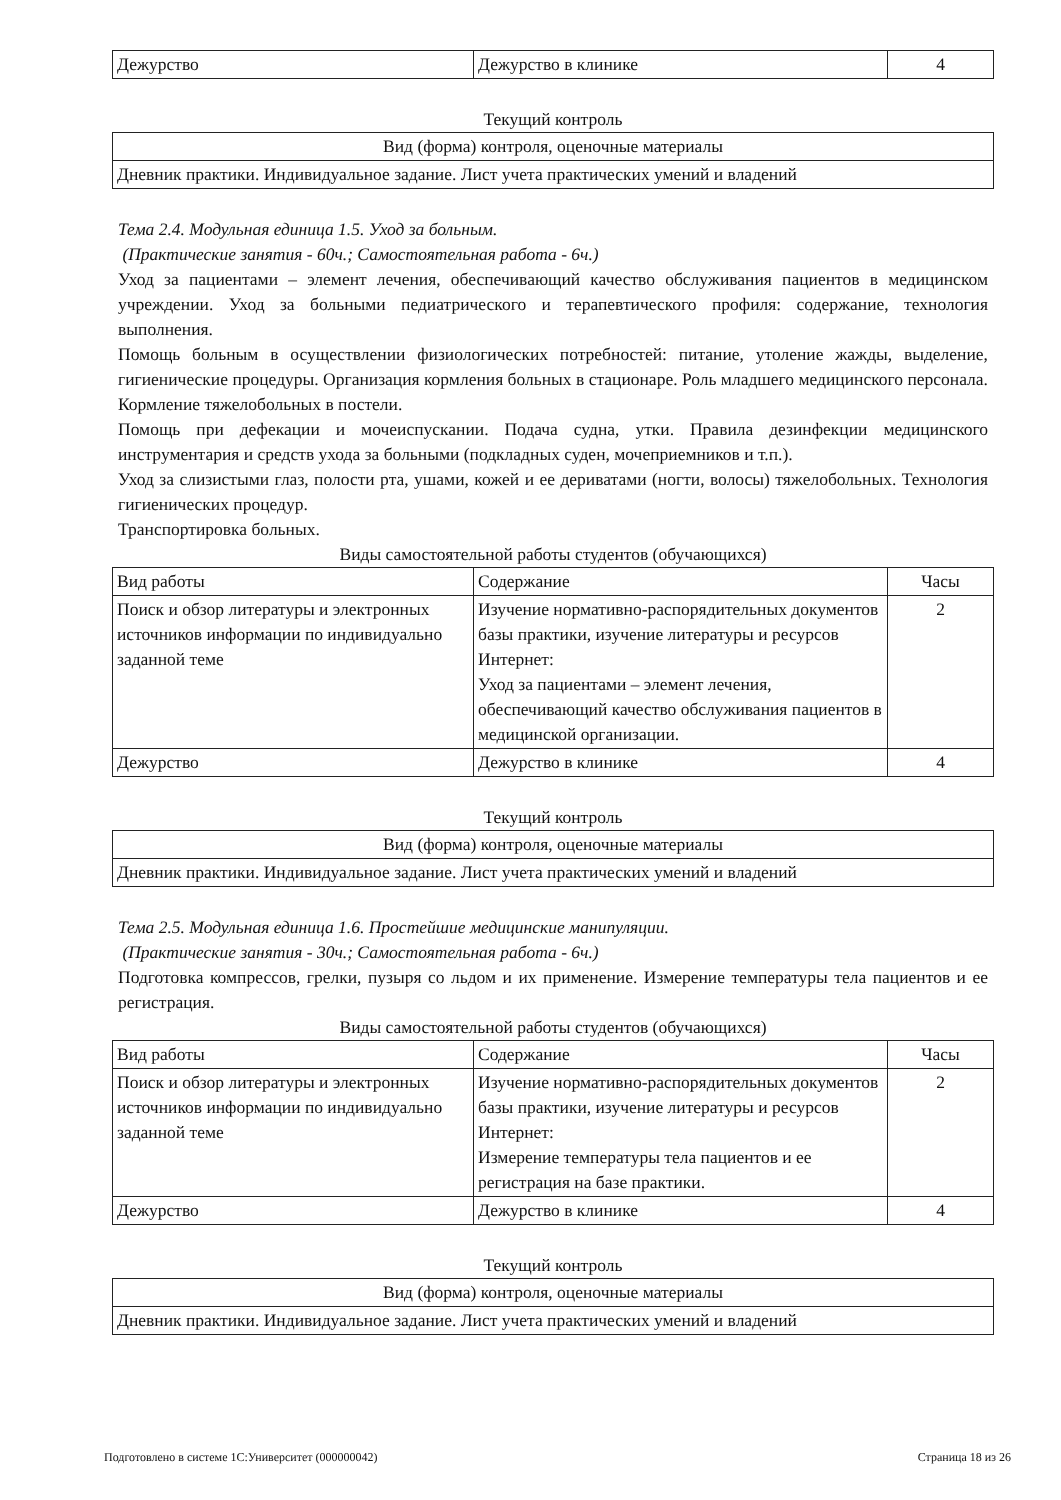| Дежурство | Дежурство в клинике | 4 |
Текущий контроль
| Вид (форма) контроля, оценочные материалы |
| --- |
| Дневник практики. Индивидуальное задание. Лист учета практических умений и владений |
Тема 2.4. Модульная единица 1.5. Уход за больным.
(Практические занятия - 60ч.; Самостоятельная работа - 6ч.)
Уход за пациентами – элемент лечения, обеспечивающий качество обслуживания пациентов в медицинском учреждении. Уход за больными педиатрического и терапевтического профиля: содержание, технология выполнения.
Помощь больным в осуществлении физиологических потребностей: питание, утоление жажды, выделение, гигиенические процедуры. Организация кормления больных в стационаре. Роль младшего медицинского персонала. Кормление тяжелобольных в постели.
Помощь при дефекации и мочеиспускании. Подача судна, утки. Правила дезинфекции медицинского инструментария и средств ухода за больными (подкладных суден, мочеприемников и т.п.).
Уход за слизистыми глаз, полости рта, ушами, кожей и ее дериватами (ногти, волосы) тяжелобольных. Технология гигиенических процедур.
Транспортировка больных.
Виды самостоятельной работы студентов (обучающихся)
| Вид работы | Содержание | Часы |
| --- | --- | --- |
| Поиск и обзор литературы и электронных источников информации по индивидуально заданной теме | Изучение нормативно-распорядительных документов базы практики, изучение литературы и ресурсов Интернет: Уход за пациентами – элемент лечения, обеспечивающий качество обслуживания пациентов в медицинской организации. | 2 |
| Дежурство | Дежурство в клинике | 4 |
Текущий контроль
| Вид (форма) контроля, оценочные материалы |
| --- |
| Дневник практики. Индивидуальное задание. Лист учета практических умений и владений |
Тема 2.5. Модульная единица 1.6. Простейшие медицинские манипуляции.
(Практические занятия - 30ч.; Самостоятельная работа - 6ч.)
Подготовка компрессов, грелки, пузыря со льдом и их применение. Измерение температуры тела пациентов и ее регистрация.
Виды самостоятельной работы студентов (обучающихся)
| Вид работы | Содержание | Часы |
| --- | --- | --- |
| Поиск и обзор литературы и электронных источников информации по индивидуально заданной теме | Изучение нормативно-распорядительных документов базы практики, изучение литературы и ресурсов Интернет: Измерение температуры тела пациентов и ее регистрация на базе практики. | 2 |
| Дежурство | Дежурство в клинике | 4 |
Текущий контроль
| Вид (форма) контроля, оценочные материалы |
| --- |
| Дневник практики. Индивидуальное задание. Лист учета практических умений и владений |
Подготовлено в системе 1С:Университет (000000042) Страница 18 из 26